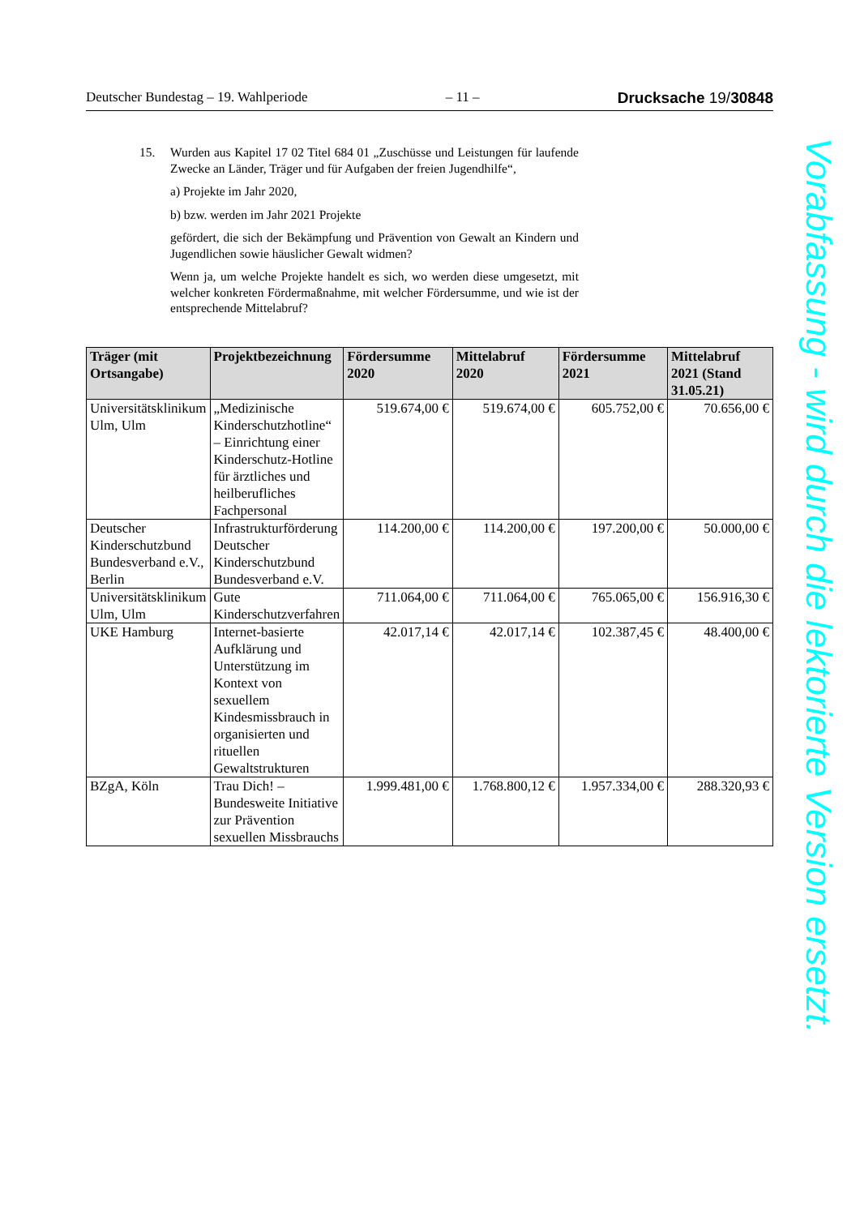Deutscher Bundestag – 19. Wahlperiode – 11 – Drucksache 19/30848
15. Wurden aus Kapitel 17 02 Titel 684 01 „Zuschüsse und Leistungen für laufende Zwecke an Länder, Träger und für Aufgaben der freien Jugendhilfe“,
a) Projekte im Jahr 2020,
b) bzw. werden im Jahr 2021 Projekte
gefördert, die sich der Bekämpfung und Prävention von Gewalt an Kindern und Jugendlichen sowie häuslicher Gewalt widmen?
Wenn ja, um welche Projekte handelt es sich, wo werden diese umgesetzt, mit welcher konkreten Fördermaßnahme, mit welcher Fördersumme, und wie ist der entsprechende Mittelabruf?
| Träger (mit Ortsangabe) | Projektbezeichnung | Fördersumme 2020 | Mittelabruf 2020 | Fördersumme 2021 | Mittelabruf 2021 (Stand 31.05.21) |
| --- | --- | --- | --- | --- | --- |
| Universitätsklinikum Ulm, Ulm | „Medizinische Kinderschutzhotline“ – Einrichtung einer Kinderschutz-Hotline für ärztliches und heilberufliches Fachpersonal | 519.674,00 € | 519.674,00 € | 605.752,00 € | 70.656,00 € |
| Deutscher Kinderschutzbund Bundesverband e.V., Berlin | Infrastrukturförderung Deutscher Kinderschutzbund Bundesverband e.V. | 114.200,00 € | 114.200,00 € | 197.200,00 € | 50.000,00 € |
| Universitätsklinikum Ulm, Ulm | Gute Kinderschutzverfahren | 711.064,00 € | 711.064,00 € | 765.065,00 € | 156.916,30 € |
| UKE Hamburg | Internet-basierte Aufklärung und Unterstützung im Kontext von sexuellem Kindesmissbrauch in organisierten und rituellen Gewaltstrukturen | 42.017,14 € | 42.017,14 € | 102.387,45 € | 48.400,00 € |
| BZgA, Köln | Trau Dich! – Bundesweite Initiative zur Prävention sexuellen Missbrauchs | 1.999.481,00 € | 1.768.800,12 € | 1.957.334,00 € | 288.320,93 € |
Vorabfassung - wird durch die lektorierte Version ersetzt.